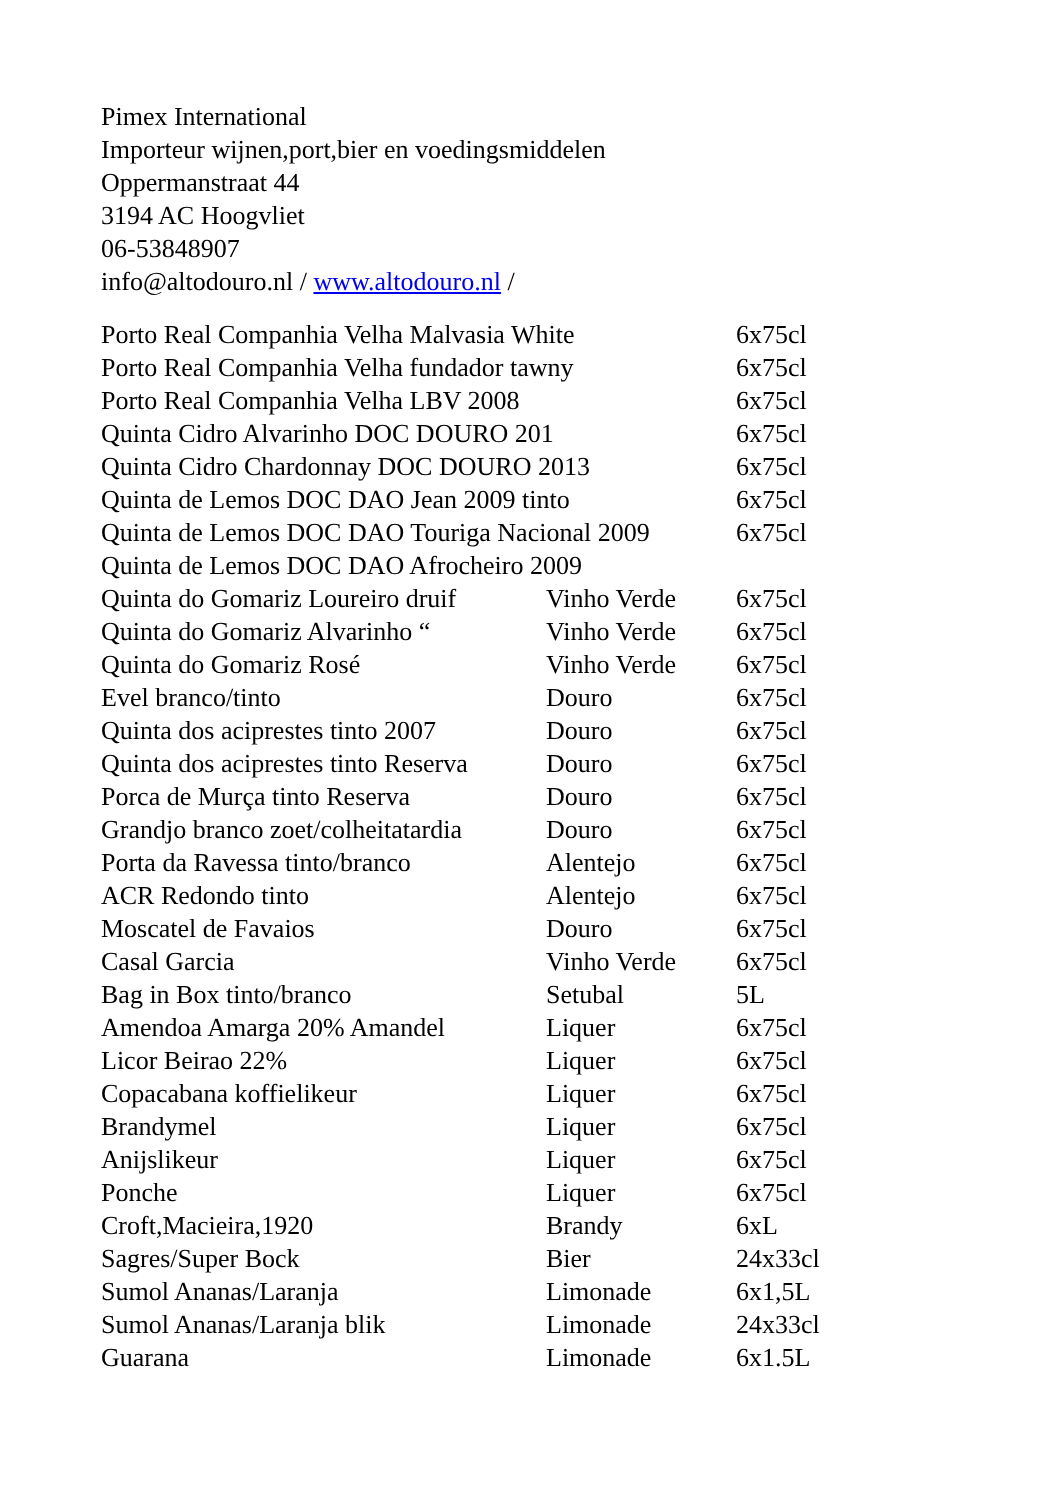Pimex International
Importeur wijnen,port,bier en voedingsmiddelen
Oppermanstraat 44
3194 AC Hoogvliet
06-53848907
info@altodouro.nl / www.altodouro.nl /
| Porto Real Companhia Velha Malvasia White | | 6x75cl |
| Porto Real Companhia Velha fundador tawny | | 6x75cl |
| Porto Real Companhia Velha LBV 2008 | | 6x75cl |
| Quinta Cidro Alvarinho DOC DOURO 201 | | 6x75cl |
| Quinta Cidro Chardonnay DOC DOURO 2013 | | 6x75cl |
| Quinta de Lemos DOC DAO Jean 2009 tinto | | 6x75cl |
| Quinta de Lemos DOC DAO Touriga Nacional 2009 | | 6x75cl |
| Quinta de Lemos DOC DAO Afrocheiro 2009 | | |
| Quinta do Gomariz Loureiro druif | Vinho Verde | 6x75cl |
| Quinta do Gomariz Alvarinho “ | Vinho Verde | 6x75cl |
| Quinta do Gomariz Rosé | Vinho Verde | 6x75cl |
| Evel branco/tinto | Douro | 6x75cl |
| Quinta dos aciprestes tinto 2007 | Douro | 6x75cl |
| Quinta dos aciprestes tinto Reserva | Douro | 6x75cl |
| Porca de Murça tinto Reserva | Douro | 6x75cl |
| Grandjo branco zoet/colheitatardia | Douro | 6x75cl |
| Porta da Ravessa tinto/branco | Alentejo | 6x75cl |
| ACR Redondo tinto | Alentejo | 6x75cl |
| Moscatel de Favaios | Douro | 6x75cl |
| Casal Garcia | Vinho Verde | 6x75cl |
| Bag in Box tinto/branco | Setubal | 5L |
| Amendoa Amarga 20% Amandel | Liquer | 6x75cl |
| Licor Beirao 22% | Liquer | 6x75cl |
| Copacabana koffielikeur | Liquer | 6x75cl |
| Brandymel | Liquer | 6x75cl |
| Anijslikeur | Liquer | 6x75cl |
| Ponche | Liquer | 6x75cl |
| Croft,Macieira,1920 | Brandy | 6xL |
| Sagres/Super Bock | Bier | 24x33cl |
| Sumol Ananas/Laranja | Limonade | 6x1,5L |
| Sumol Ananas/Laranja blik | Limonade | 24x33cl |
| Guarana | Limonade | 6x1.5L |